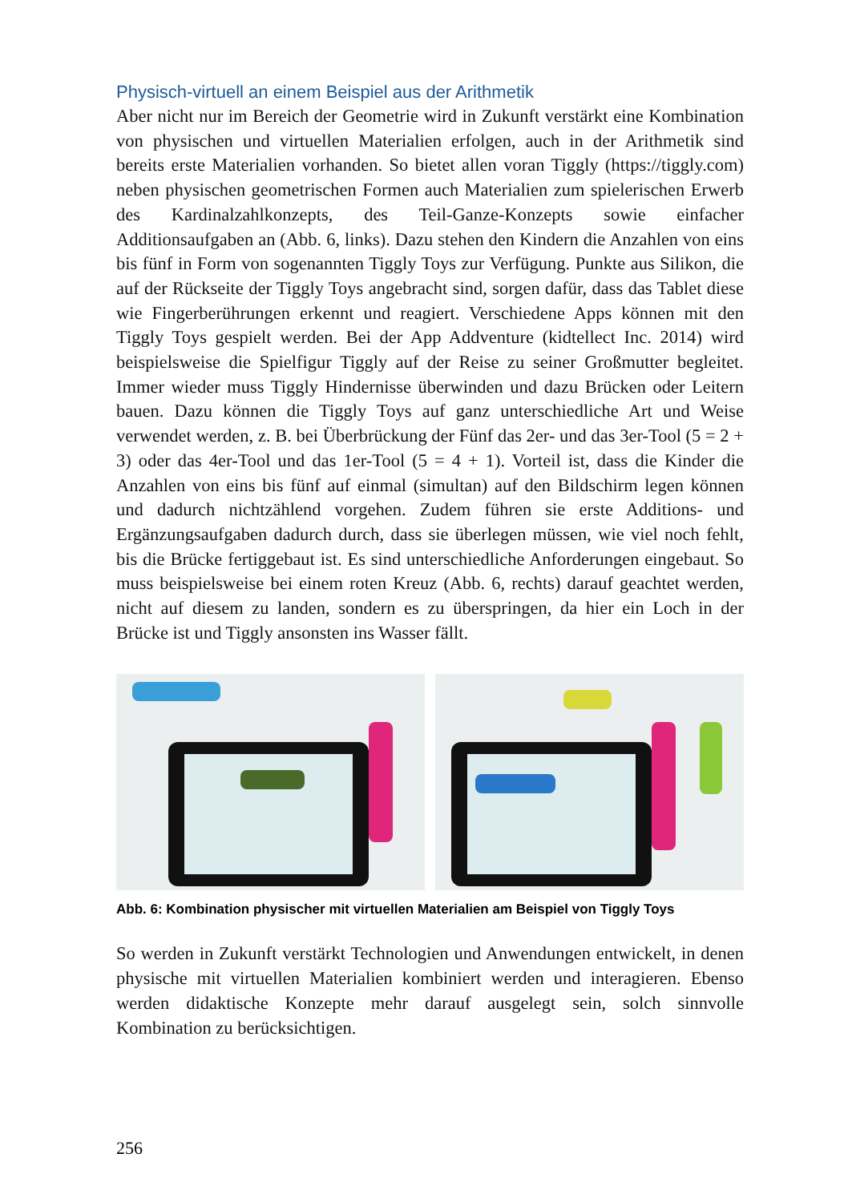Physisch-virtuell an einem Beispiel aus der Arithmetik
Aber nicht nur im Bereich der Geometrie wird in Zukunft verstärkt eine Kombination von physischen und virtuellen Materialien erfolgen, auch in der Arithmetik sind bereits erste Materialien vorhanden. So bietet allen voran Tiggly (https://tiggly.com) neben physischen geometrischen Formen auch Materialien zum spielerischen Erwerb des Kardinalzahlkonzepts, des Teil-Ganze-Konzepts sowie einfacher Additionsaufgaben an (Abb. 6, links). Dazu stehen den Kindern die Anzahlen von eins bis fünf in Form von sogenannten Tiggly Toys zur Verfügung. Punkte aus Silikon, die auf der Rückseite der Tiggly Toys angebracht sind, sorgen dafür, dass das Tablet diese wie Fingerberührungen erkennt und reagiert. Verschiedene Apps können mit den Tiggly Toys gespielt werden. Bei der App Addventure (kidtellect Inc. 2014) wird beispielsweise die Spielfigur Tiggly auf der Reise zu seiner Großmutter begleitet. Immer wieder muss Tiggly Hindernisse überwinden und dazu Brücken oder Leitern bauen. Dazu können die Tiggly Toys auf ganz unterschiedliche Art und Weise verwendet werden, z. B. bei Überbrückung der Fünf das 2er- und das 3er-Tool (5 = 2 + 3) oder das 4er-Tool und das 1er-Tool (5 = 4 + 1). Vorteil ist, dass die Kinder die Anzahlen von eins bis fünf auf einmal (simultan) auf den Bildschirm legen können und dadurch nichtzählend vorgehen. Zudem führen sie erste Additions- und Ergänzungsaufgaben dadurch durch, dass sie überlegen müssen, wie viel noch fehlt, bis die Brücke fertiggebaut ist. Es sind unterschiedliche Anforderungen eingebaut. So muss beispielsweise bei einem roten Kreuz (Abb. 6, rechts) darauf geachtet werden, nicht auf diesem zu landen, sondern es zu überspringen, da hier ein Loch in der Brücke ist und Tiggly ansonsten ins Wasser fällt.
Abb. 6: Kombination physischer mit virtuellen Materialien am Beispiel von Tiggly Toys
So werden in Zukunft verstärkt Technologien und Anwendungen entwickelt, in denen physische mit virtuellen Materialien kombiniert werden und interagieren. Ebenso werden didaktische Konzepte mehr darauf ausgelegt sein, solch sinnvolle Kombination zu berücksichtigen.
256